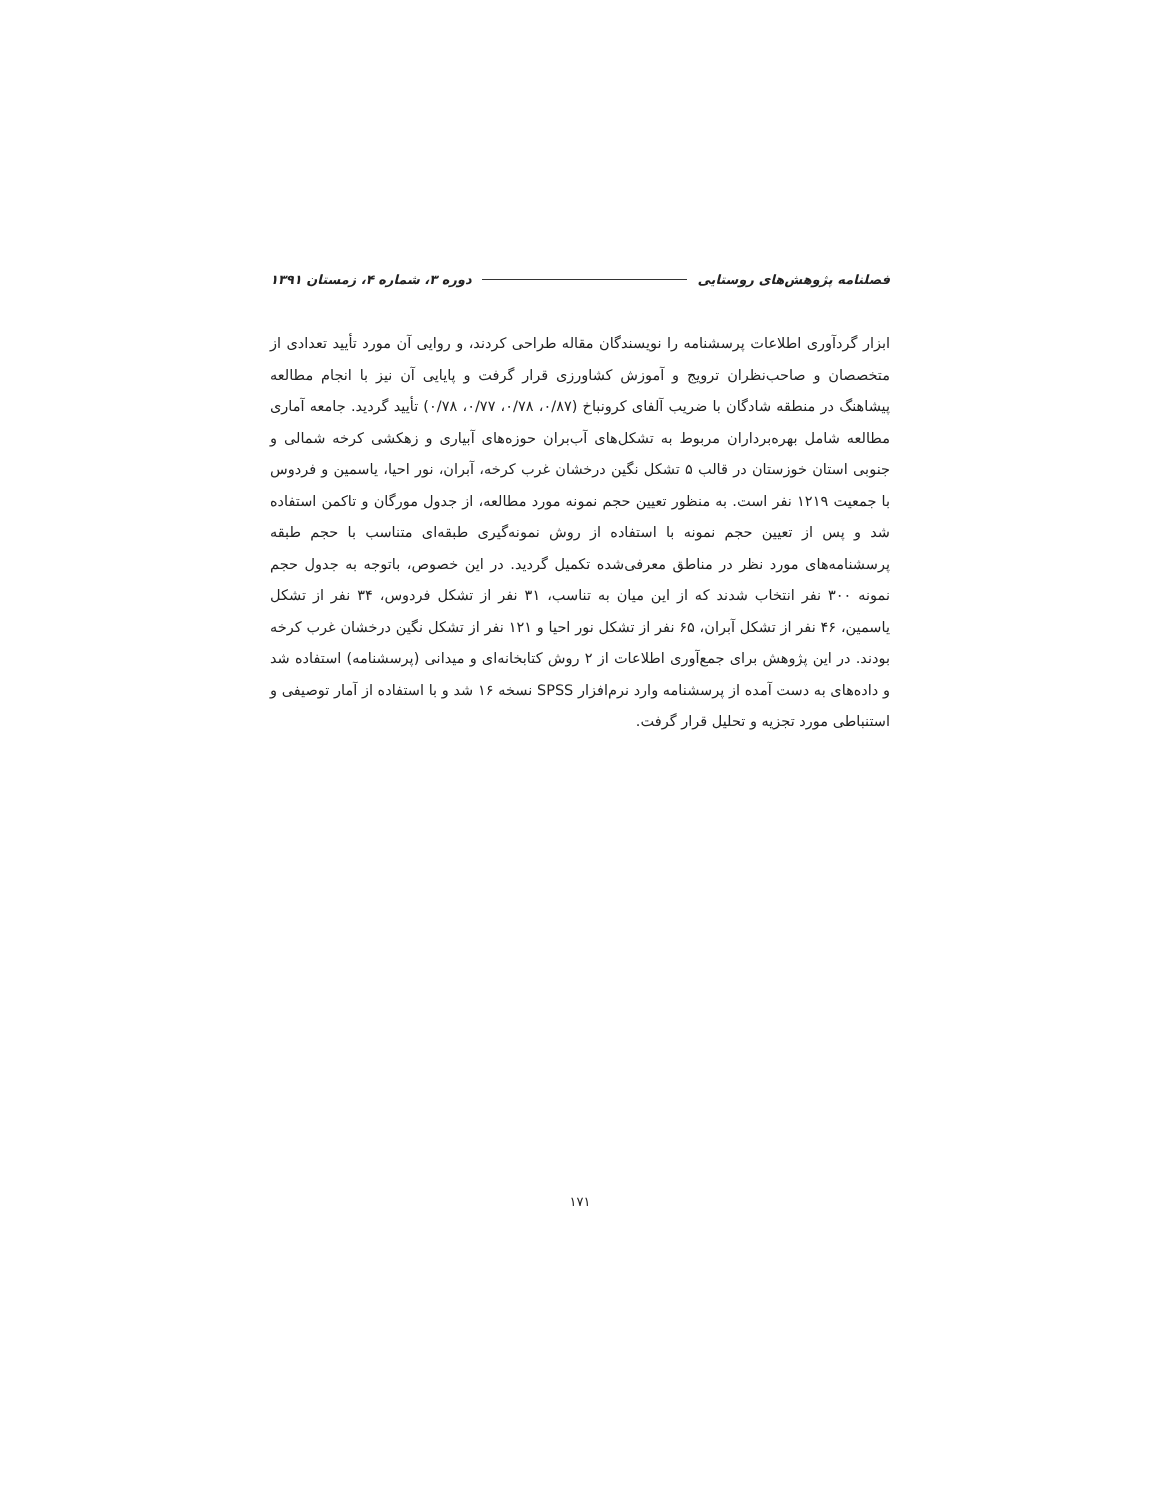فصلنامه پژوهش‌های روستایی دوره ۳، شماره ۴، زمستان ۱۳۹۱
ابزار گردآوری اطلاعات پرسشنامه را نویسندگان مقاله طراحی کردند، و روایی آن مورد تأیید تعدادی از متخصصان و صاحب‌نظران ترویج و آموزش کشاورزی قرار گرفت و پایایی آن نیز با انجام مطالعه پیشاهنگ در منطقه شادگان با ضریب آلفای کرونباخ (۰/۸۷، ۰/۷۸، ۰/۷۷، ۰/۷۸) تأیید گردید. جامعه آماری مطالعه شامل بهره‌برداران مربوط به تشکل‌های آب‌بران حوزه‌های آبیاری و زهکشی کرخه شمالی و جنوبی استان خوزستان در قالب ۵ تشکل نگین درخشان غرب کرخه، آبران، نور احیا، یاسمین و فردوس با جمعیت ۱۲۱۹ نفر است. به منظور تعیین حجم نمونه مورد مطالعه، از جدول مورگان و تاکمن استفاده شد و پس از تعیین حجم نمونه با استفاده از روش نمونه‌گیری طبقه‌ای متناسب با حجم طبقه پرسشنامه‌های مورد نظر در مناطق معرفی‌شده تکمیل گردید. در این خصوص، باتوجه به جدول حجم نمونه ۳۰۰ نفر انتخاب شدند که از این میان به تناسب، ۳۱ نفر از تشکل فردوس، ۳۴ نفر از تشکل یاسمین، ۴۶ نفر از تشکل آبران، ۶۵ نفر از تشکل نور احیا و ۱۲۱ نفر از تشکل نگین درخشان غرب کرخه بودند. در این پژوهش برای جمع‌آوری اطلاعات از ۲ روش کتابخانه‌ای و میدانی (پرسشنامه) استفاده شد و داده‌های به دست آمده از پرسشنامه وارد نرم‌افزار SPSS نسخه ۱۶ شد و با استفاده از آمار توصیفی و استنباطی مورد تجزیه و تحلیل قرار گرفت.
۱۷۱